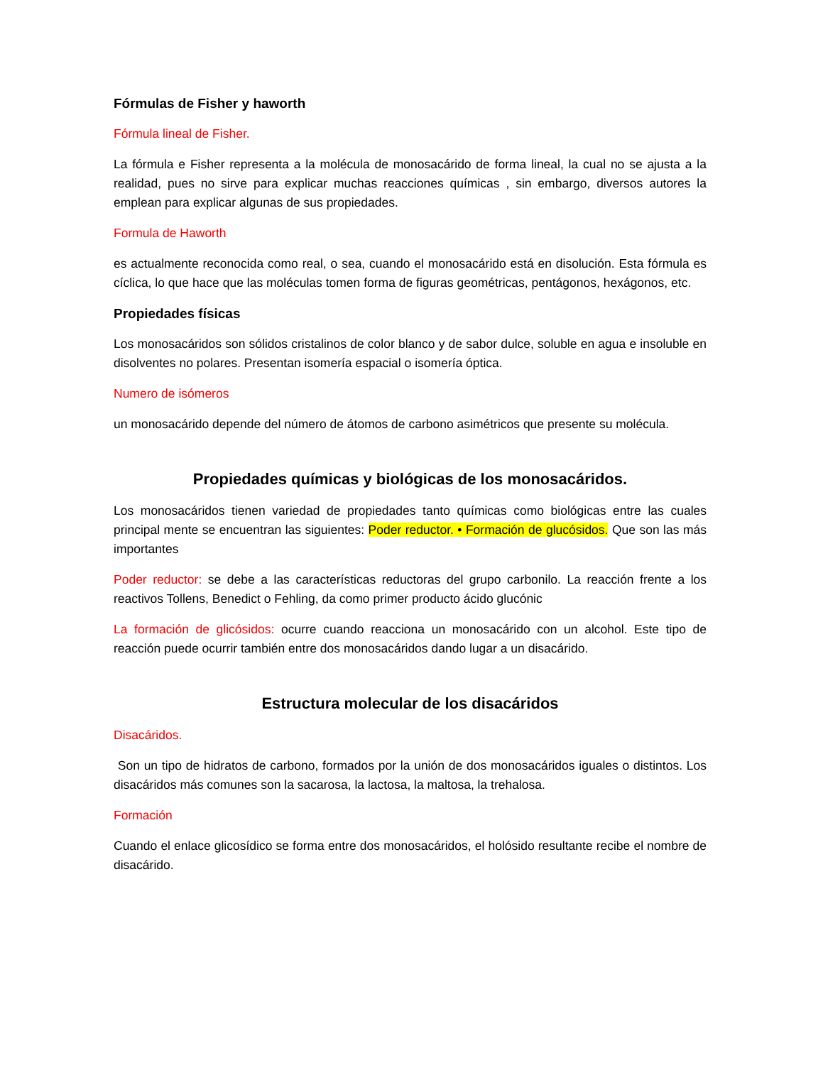Fórmulas de Fisher y haworth
Fórmula lineal de Fisher.
La fórmula e Fisher representa a la molécula de monosacárido de forma lineal, la cual no se ajusta a la realidad, pues no sirve para explicar muchas reacciones químicas , sin embargo, diversos autores la emplean para explicar algunas de sus propiedades.
Formula de Haworth
es actualmente reconocida como real, o sea, cuando el monosacárido está en disolución. Esta fórmula es cíclica, lo que hace que las moléculas tomen forma de figuras geométricas, pentágonos, hexágonos, etc.
Propiedades físicas
Los monosacáridos son sólidos cristalinos de color blanco y de sabor dulce, soluble en agua e insoluble en disolventes no polares. Presentan isomería espacial o isomería óptica.
Numero de isómeros
un monosacárido depende del número de átomos de carbono asimétricos que presente su molécula.
Propiedades químicas y biológicas de los monosacáridos.
Los monosacáridos tienen variedad de propiedades tanto químicas como biológicas entre las cuales principal mente se encuentran las siguientes: Poder reductor. • Formación de glucósidos. Que son las más importantes
Poder reductor: se debe a las características reductoras del grupo carbonilo. La reacción frente a los reactivos Tollens, Benedict o Fehling, da como primer producto ácido glucónic
La formación de glicósidos: ocurre cuando reacciona un monosacárido con un alcohol. Este tipo de reacción puede ocurrir también entre dos monosacáridos dando lugar a un disacárido.
Estructura molecular de los disacáridos
Disacáridos.
Son un tipo de hidratos de carbono, formados por la unión de dos monosacáridos iguales o distintos. Los disacáridos más comunes son la sacarosa, la lactosa, la maltosa, la trehalosa.
Formación
Cuando el enlace glicosídico se forma entre dos monosacáridos, el holósido resultante recibe el nombre de disacárido.